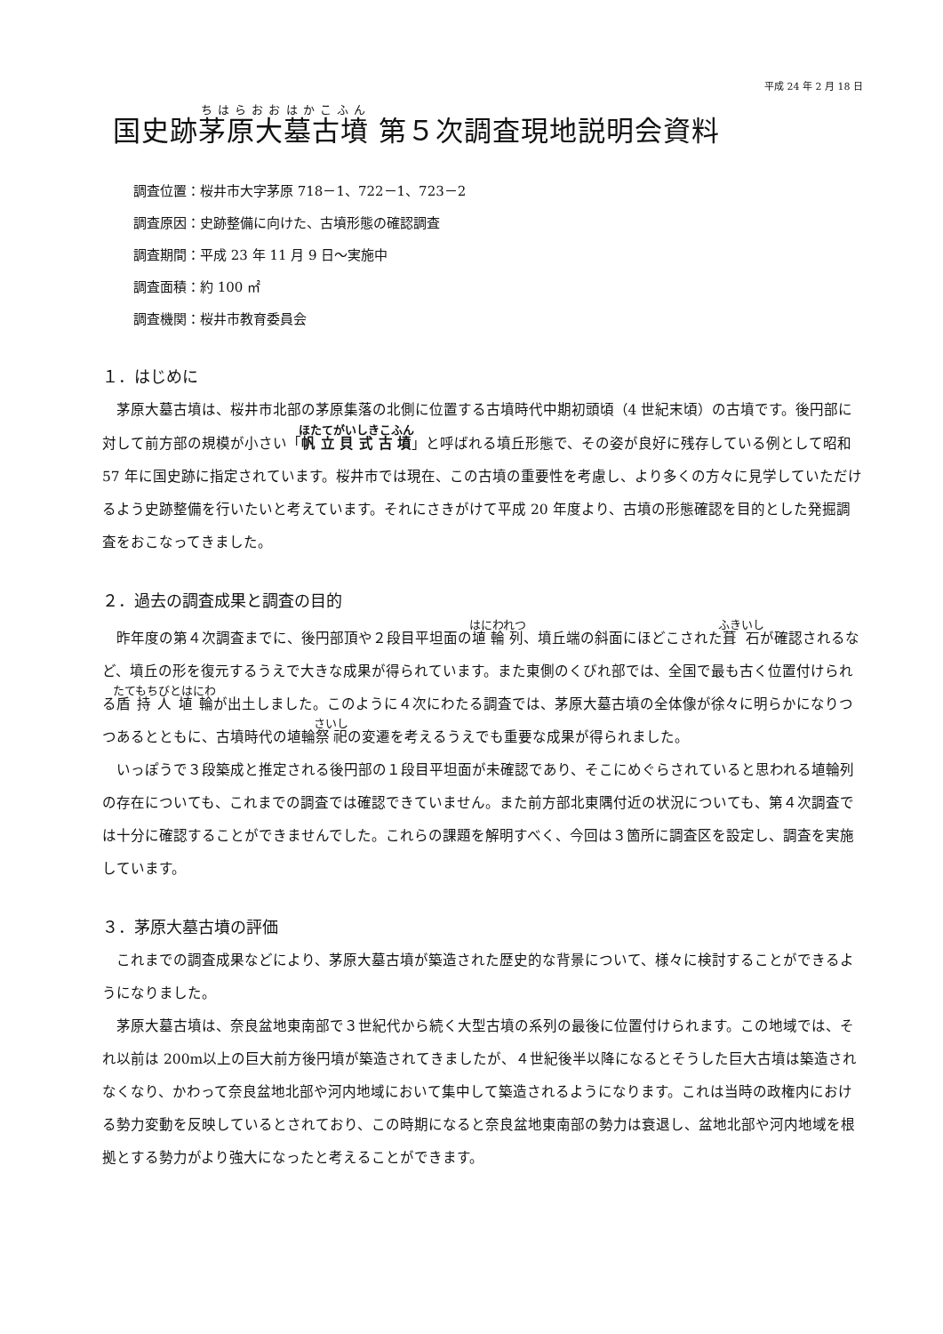平成 24 年 2 月 18 日
国史跡茅原大墓古墳 第５次調査現地説明会資料
調査位置：桜井市大字茅原 718－1、722－1、723－2
調査原因：史跡整備に向けた、古墳形態の確認調査
調査期間：平成 23 年 11 月 9 日～実施中
調査面積：約 100 ㎡
調査機関：桜井市教育委員会
１．はじめに
茅原大墓古墳は、桜井市北部の茅原集落の北側に位置する古墳時代中期初頭頃（4 世紀末頃）の古墳です。後円部に対して前方部の規模が小さい「帆立貝式古墳」と呼ばれる墳丘形態で、その姿が良好に残存している例として昭和 57 年に国史跡に指定されています。桜井市では現在、この古墳の重要性を考慮し、より多くの方々に見学していただけるよう史跡整備を行いたいと考えています。それにさきがけて平成 20 年度より、古墳の形態確認を目的とした発掘調査をおこなってきました。
２．過去の調査成果と調査の目的
昨年度の第４次調査までに、後円部頂や２段目平坦面の埴輪列、墳丘端の斜面にほどこされた葺石が確認されるなど、墳丘の形を復元するうえで大きな成果が得られています。また東側のくびれ部では、全国で最も古く位置付けられる盾持人埴輪が出土しました。このように４次にわたる調査では、茅原大墓古墳の全体像が徐々に明らかになりつつあるとともに、古墳時代の埴輪祭祀の変遷を考えるうえでも重要な成果が得られました。
いっぽうで３段築成と推定される後円部の１段目平坦面が未確認であり、そこにめぐらされていると思われる埴輪列の存在についても、これまでの調査では確認できていません。また前方部北東隅付近の状況についても、第４次調査では十分に確認することができませんでした。これらの課題を解明すべく、今回は３箇所に調査区を設定し、調査を実施しています。
３．茅原大墓古墳の評価
これまでの調査成果などにより、茅原大墓古墳が築造された歴史的な背景について、様々に検討することができるようになりました。
茅原大墓古墳は、奈良盆地東南部で３世紀代から続く大型古墳の系列の最後に位置付けられます。この地域では、それ以前は 200m以上の巨大前方後円墳が築造されてきましたが、４世紀後半以降になるとそうした巨大古墳は築造されなくなり、かわって奈良盆地北部や河内地域において集中して築造されるようになります。これは当時の政権内における勢力変動を反映しているとされており、この時期になると奈良盆地東南部の勢力は衰退し、盆地北部や河内地域を根拠とする勢力がより強大になったと考えることができます。